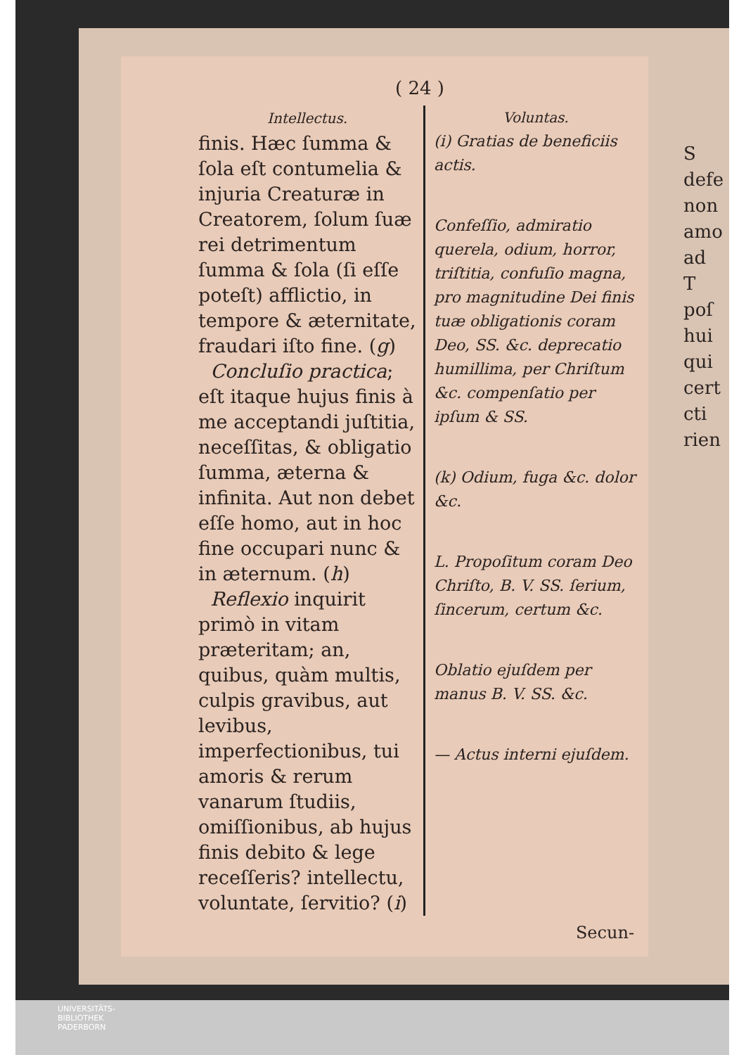( 24 )
Intellectus.
finis. Hæc ſumma & ſola eſt contumelia & injuria Creaturæ in Creatorem, ſolum ſuæ rei detrimentum ſumma & ſola (ſi eſſe poteſt) afflictio, in tempore & æternitate, fraudari iſto fine. (g)
Concluſio practica; eſt itaque hujus finis à me acceptandi juſtitia, neceſſitas, & obligatio ſumma, æterna & infinita. Aut non debet eſſe homo, aut in hoc fine occupari nunc & in æternum. (h)
Reflexio inquirit primò in vitam præteritam; an, quibus, quàm multis, culpis gravibus, aut levibus, imperfectionibus, tui amoris & rerum vanarum ſtudiis, omiſſionibus, ab hujus finis debito & lege receſſeris? intellectu, voluntate, ſervitio? (i)
Voluntas.
(i) Gratias de beneficiis actis.
Confeſſio, admiratio querela, odium, horror, triſtitia, confuſio magna, pro magnitudine Dei finis tuæ obligationis coram Deo, SS. &c. deprecatio humillima, per Chriſtum &c. compenſatio per ipſum & SS.
(k) Odium, fuga &c. dolor &c.
L. Propoſitum coram Deo Chriſto, B. V. SS. ſerium, ſincerum, certum &c.
Oblatio ejuſdem per manus B. V. SS. &c.
— Actus interni ejuſdem.
Secun-
S
defe
non
amo
ad
T
poſ
hui
qui
cert
cti
rien
UNIVERSITÄTS-
BIBLIOTHEK
PADERBORN